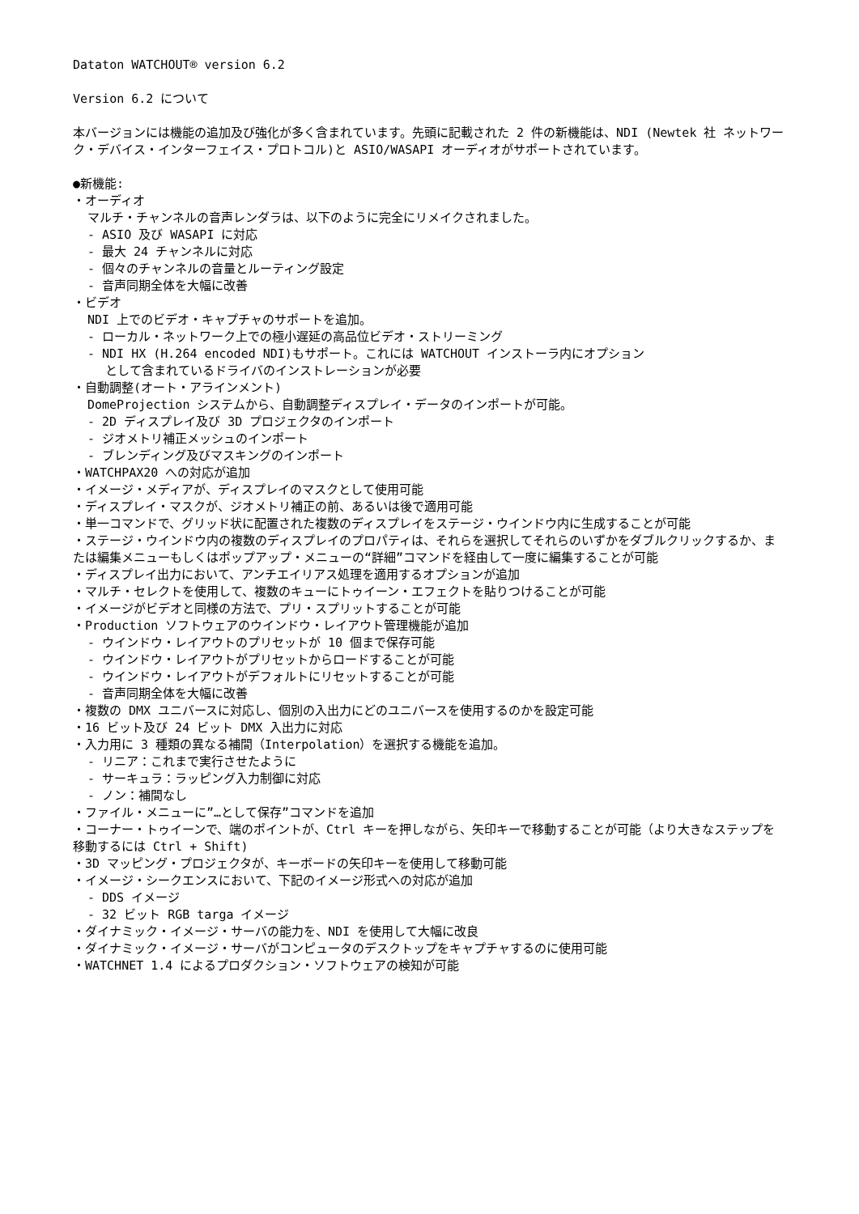Dataton WATCHOUT® version 6.2
Version 6.2 について
本バージョンには機能の追加及び強化が多く含まれています。先頭に記載された 2 件の新機能は、NDI (Newtek 社 ネットワーク・デバイス・インターフェイス・プロトコル)と ASIO/WASAPI オーディオがサポートされています。
●新機能:
・オーディオ
マルチ・チャンネルの音声レンダラは、以下のように完全にリメイクされました。
- ASIO 及び WASAPI に対応
- 最大 24 チャンネルに対応
- 個々のチャンネルの音量とルーティング設定
- 音声同期全体を大幅に改善
・ビデオ
NDI 上でのビデオ・キャプチャのサポートを追加。
- ローカル・ネットワーク上での極小遅延の高品位ビデオ・ストリーミング
- NDI HX (H.264 encoded NDI)もサポート。これには WATCHOUT インストーラ内にオプション
として含まれているドライバのインストレーションが必要
・自動調整(オート・アラインメント)
DomeProjection システムから、自動調整ディスプレイ・データのインポートが可能。
- 2D ディスプレイ及び 3D プロジェクタのインポート
- ジオメトリ補正メッシュのインポート
- ブレンディング及びマスキングのインポート
・WATCHPAX20 への対応が追加
・イメージ・メディアが、ディスプレイのマスクとして使用可能
・ディスプレイ・マスクが、ジオメトリ補正の前、あるいは後で適用可能
・単一コマンドで、グリッド状に配置された複数のディスプレイをステージ・ウインドウ内に生成することが可能
・ステージ・ウインドウ内の複数のディスプレイのプロパティは、それらを選択してそれらのいずかをダブルクリックするか、または編集メニューもしくはポップアップ・メニューの“詳細”コマンドを経由して一度に編集することが可能
・ディスプレイ出力において、アンチエイリアス処理を適用するオプションが追加
・マルチ・セレクトを使用して、複数のキューにトゥイーン・エフェクトを貼りつけることが可能
・イメージがビデオと同様の方法で、プリ・スプリットすることが可能
・Production ソフトウェアのウインドウ・レイアウト管理機能が追加
- ウインドウ・レイアウトのプリセットが 10 個まで保存可能
- ウインドウ・レイアウトがプリセットからロードすることが可能
- ウインドウ・レイアウトがデフォルトにリセットすることが可能
- 音声同期全体を大幅に改善
・複数の DMX ユニバースに対応し、個別の入出力にどのユニバースを使用するのかを設定可能
・16 ビット及び 24 ビット DMX 入出力に対応
・入力用に 3 種類の異なる補間（Interpolation）を選択する機能を追加。
- リニア：これまで実行させたように
- サーキュラ：ラッピング入力制御に対応
- ノン：補間なし
・ファイル・メニューに”…として保存”コマンドを追加
・コーナー・トゥイーンで、端のポイントが、Ctrl キーを押しながら、矢印キーで移動することが可能（より大きなステップを移動するには Ctrl + Shift)
・3D マッピング・プロジェクタが、キーボードの矢印キーを使用して移動可能
・イメージ・シークエンスにおいて、下記のイメージ形式への対応が追加
- DDS イメージ
- 32 ビット RGB targa イメージ
・ダイナミック・イメージ・サーバの能力を、NDI を使用して大幅に改良
・ダイナミック・イメージ・サーバがコンピュータのデスクトップをキャプチャするのに使用可能
・WATCHNET 1.4 によるプロダクション・ソフトウェアの検知が可能